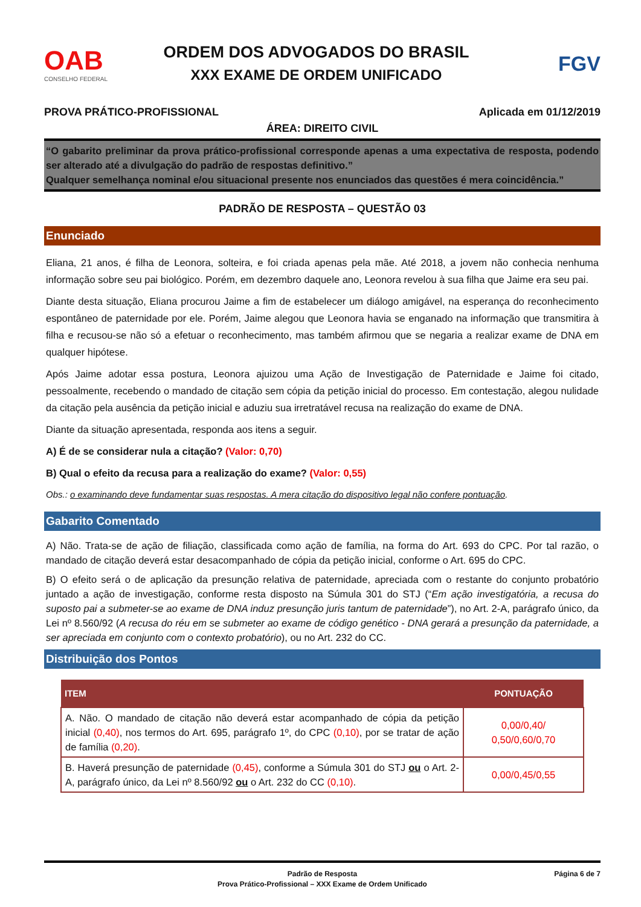OAB
CONSELHO FEDERAL
ORDEM DOS ADVOGADOS DO BRASIL
XXX EXAME DE ORDEM UNIFICADO
FGV
PROVA PRÁTICO-PROFISSIONAL Aplicada em 01/12/2019
ÁREA: DIREITO CIVIL
“O gabarito preliminar da prova prático-profissional corresponde apenas a uma expectativa de resposta, podendo ser alterado até a divulgação do padrão de respostas definitivo.”
Qualquer semelhança nominal e/ou situacional presente nos enunciados das questões é mera coincidência.”
PADRÃO DE RESPOSTA – QUESTÃO 03
Enunciado
Eliana, 21 anos, é filha de Leonora, solteira, e foi criada apenas pela mãe. Até 2018, a jovem não conhecia nenhuma informação sobre seu pai biológico. Porém, em dezembro daquele ano, Leonora revelou à sua filha que Jaime era seu pai.
Diante desta situação, Eliana procurou Jaime a fim de estabelecer um diálogo amigável, na esperança do reconhecimento espontâneo de paternidade por ele. Porém, Jaime alegou que Leonora havia se enganado na informação que transmitira à filha e recusou-se não só a efetuar o reconhecimento, mas também afirmou que se negaria a realizar exame de DNA em qualquer hipótese.
Após Jaime adotar essa postura, Leonora ajuizou uma Ação de Investigação de Paternidade e Jaime foi citado, pessoalmente, recebendo o mandado de citação sem cópia da petição inicial do processo. Em contestação, alegou nulidade da citação pela ausência da petição inicial e aduziu sua irretratável recusa na realização do exame de DNA.
Diante da situação apresentada, responda aos itens a seguir.
A) É de se considerar nula a citação? (Valor: 0,70)
B) Qual o efeito da recusa para a realização do exame? (Valor: 0,55)
Obs.: o examinando deve fundamentar suas respostas. A mera citação do dispositivo legal não confere pontuação.
Gabarito Comentado
A) Não. Trata-se de ação de filiação, classificada como ação de família, na forma do Art. 693 do CPC. Por tal razão, o mandado de citação deverá estar desacompanhado de cópia da petição inicial, conforme o Art. 695 do CPC.
B) O efeito será o de aplicação da presunção relativa de paternidade, apreciada com o restante do conjunto probatório juntado a ação de investigação, conforme resta disposto na Súmula 301 do STJ (“Em ação investigatória, a recusa do suposto pai a submeter-se ao exame de DNA induz presunção juris tantum de paternidade”), no Art. 2-A, parágrafo único, da Lei nº 8.560/92 (A recusa do réu em se submeter ao exame de código genético - DNA gerará a presunção da paternidade, a ser apreciada em conjunto com o contexto probatório), ou no Art. 232 do CC.
Distribuição dos Pontos
| ITEM | PONTUAÇÃO |
| --- | --- |
| A. Não. O mandado de citação não deverá estar acompanhado de cópia da petição inicial (0,40) , nos termos do Art. 695, parágrafo 1º, do CPC (0,10) , por se tratar de ação de família (0,20) . | 0,00/0,40/ 0,50/0,60/0,70 |
| B. Haverá presunção de paternidade (0,45) , conforme a Súmula 301 do STJ ou o Art. 2-A, parágrafo único, da Lei nº 8.560/92 ou o Art. 232 do CC (0,10) . | 0,00/0,45/0,55 |
Padrão de Resposta
Prova Prático-Profissional – XXX Exame de Ordem Unificado Página 6 de 7